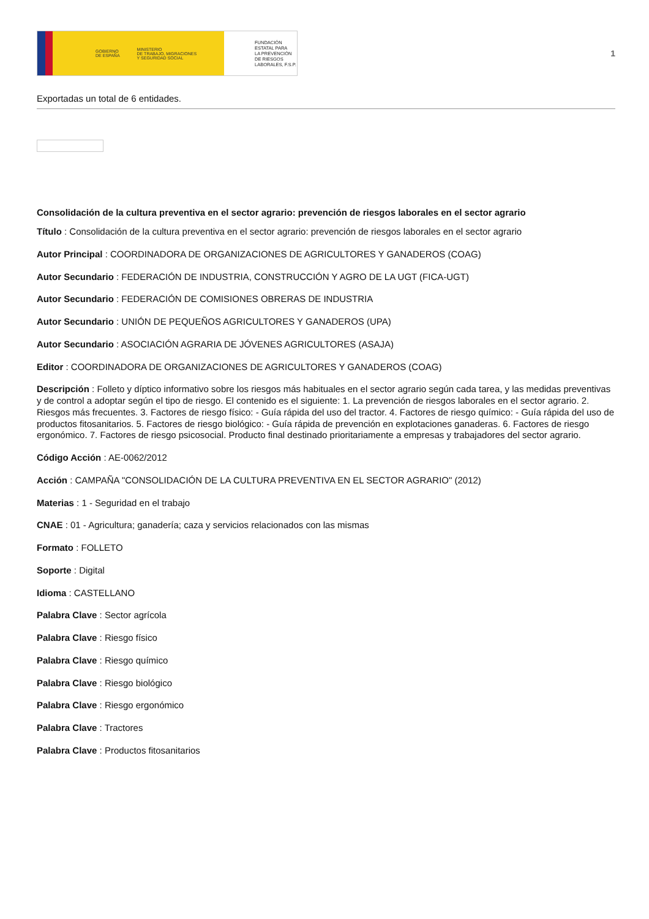GOBIERNO
DE ESPAÑA MINISTERIO
DE TRABAJO, MIGRACIONES
Y SEGURIDAD SOCIAL
FUNDACIÓN
ESTATAL PARA
LA PREVENCIÓN
DE RIESGOS
LABORALES, F.S.P.
1
Exportadas un total de 6 entidades.
Consolidación de la cultura preventiva en el sector agrario: prevención de riesgos laborales en el sector agrario
Título : Consolidación de la cultura preventiva en el sector agrario: prevención de riesgos laborales en el sector agrario
Autor Principal : COORDINADORA DE ORGANIZACIONES DE AGRICULTORES Y GANADEROS (COAG)
Autor Secundario : FEDERACIÓN DE INDUSTRIA, CONSTRUCCIÓN Y AGRO DE LA UGT (FICA-UGT)
Autor Secundario : FEDERACIÓN DE COMISIONES OBRERAS DE INDUSTRIA
Autor Secundario : UNIÓN DE PEQUEÑOS AGRICULTORES Y GANADEROS (UPA)
Autor Secundario : ASOCIACIÓN AGRARIA DE JÓVENES AGRICULTORES (ASAJA)
Editor : COORDINADORA DE ORGANIZACIONES DE AGRICULTORES Y GANADEROS (COAG)
Descripción : Folleto y díptico informativo sobre los riesgos más habituales en el sector agrario según cada tarea, y las medidas preventivas y de control a adoptar según el tipo de riesgo. El contenido es el siguiente: 1. La prevención de riesgos laborales en el sector agrario. 2. Riesgos más frecuentes. 3. Factores de riesgo físico: - Guía rápida del uso del tractor. 4. Factores de riesgo químico: - Guía rápida del uso de productos fitosanitarios. 5. Factores de riesgo biológico: - Guía rápida de prevención en explotaciones ganaderas. 6. Factores de riesgo ergonómico. 7. Factores de riesgo psicosocial. Producto final destinado prioritariamente a empresas y trabajadores del sector agrario.
Código Acción : AE-0062/2012
Acción : CAMPAÑA "CONSOLIDACIÓN DE LA CULTURA PREVENTIVA EN EL SECTOR AGRARIO" (2012)
Materias : 1 - Seguridad en el trabajo
CNAE : 01 - Agricultura; ganadería; caza y servicios relacionados con las mismas
Formato : FOLLETO
Soporte : Digital
Idioma : CASTELLANO
Palabra Clave : Sector agrícola
Palabra Clave : Riesgo físico
Palabra Clave : Riesgo químico
Palabra Clave : Riesgo biológico
Palabra Clave : Riesgo ergonómico
Palabra Clave : Tractores
Palabra Clave : Productos fitosanitarios